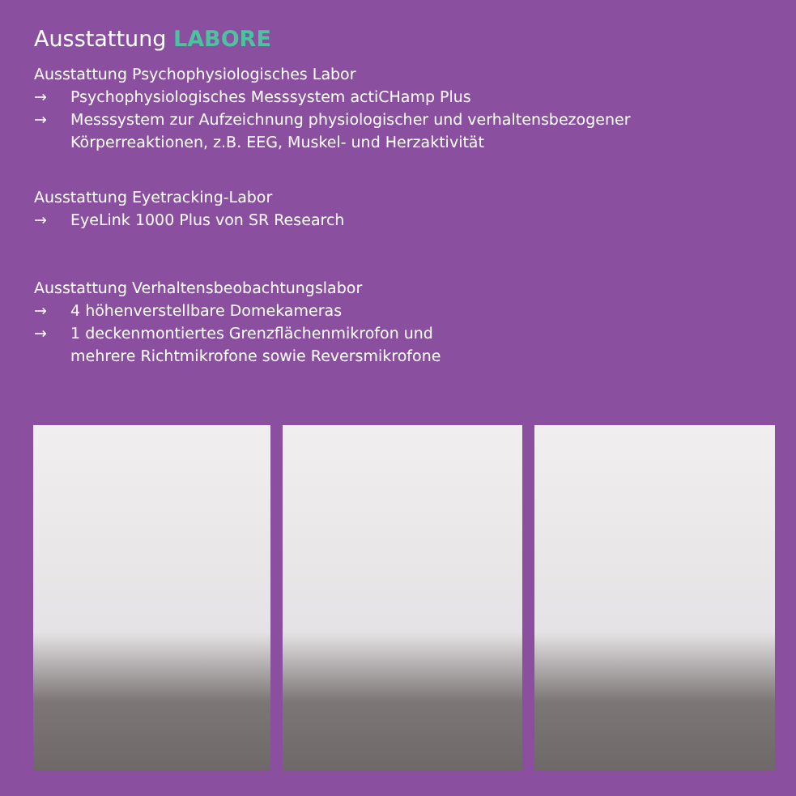Ausstattung LABORE
Ausstattung Psychophysiologisches Labor
→ Psychophysiologisches Messsystem actiCHamp Plus
→ Messsystem zur Aufzeichnung physiologischer und verhaltensbezogener Körperreaktionen, z.B. EEG, Muskel- und Herzaktivität
Ausstattung Eyetracking-Labor
→ EyeLink 1000 Plus von SR Research
Ausstattung Verhaltensbeobachtungslabor
→ 4 höhenverstellbare Domekameras
→ 1 deckenmontiertes Grenzflächenmikrofon und
mehrere Richtmikrofone sowie Reversmikrofone